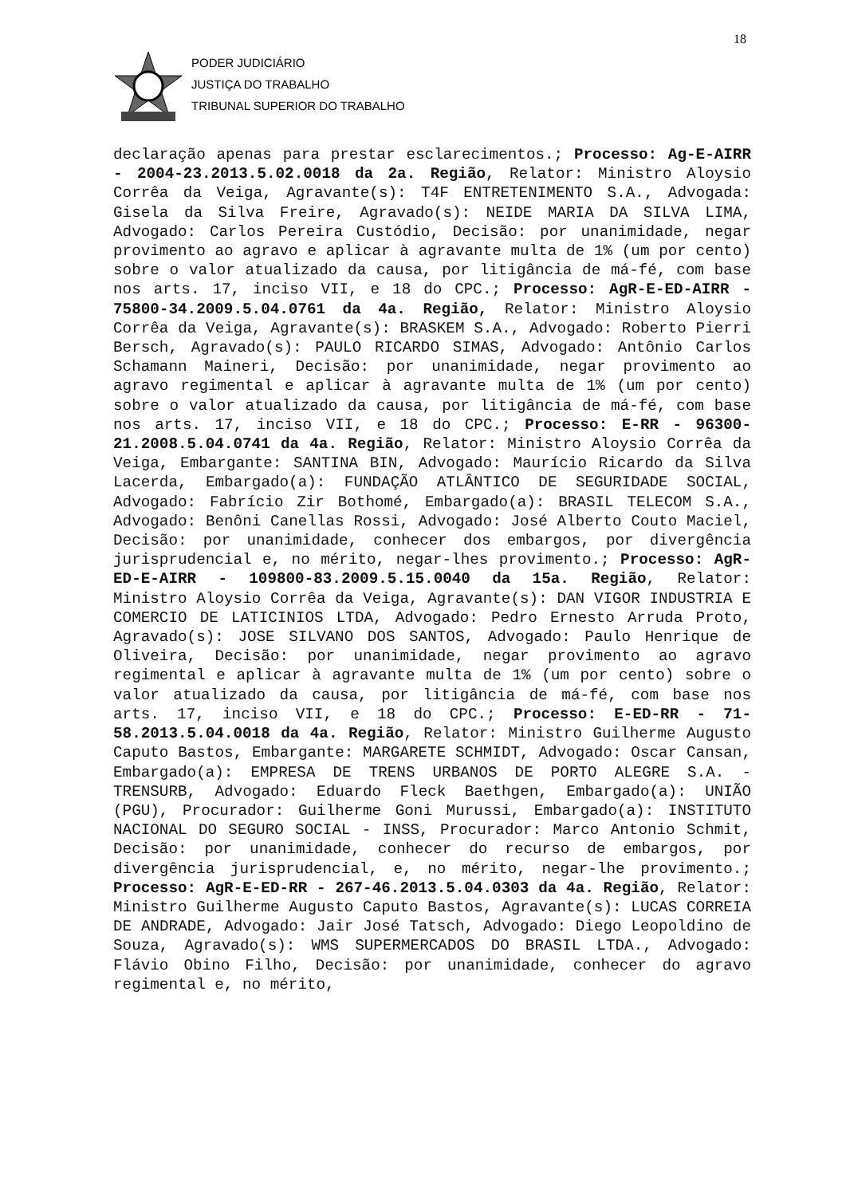18
PODER JUDICIÁRIO
JUSTIÇA DO TRABALHO
TRIBUNAL SUPERIOR DO TRABALHO
declaração apenas para prestar esclarecimentos.; Processo: Ag-E-AIRR - 2004-23.2013.5.02.0018 da 2a. Região, Relator: Ministro Aloysio Corrêa da Veiga, Agravante(s): T4F ENTRETENIMENTO S.A., Advogada: Gisela da Silva Freire, Agravado(s): NEIDE MARIA DA SILVA LIMA, Advogado: Carlos Pereira Custódio, Decisão: por unanimidade, negar provimento ao agravo e aplicar à agravante multa de 1% (um por cento) sobre o valor atualizado da causa, por litigância de má-fé, com base nos arts. 17, inciso VII, e 18 do CPC.; Processo: AgR-E-ED-AIRR - 75800-34.2009.5.04.0761 da 4a. Região, Relator: Ministro Aloysio Corrêa da Veiga, Agravante(s): BRASKEM S.A., Advogado: Roberto Pierri Bersch, Agravado(s): PAULO RICARDO SIMAS, Advogado: Antônio Carlos Schamann Maineri, Decisão: por unanimidade, negar provimento ao agravo regimental e aplicar à agravante multa de 1% (um por cento) sobre o valor atualizado da causa, por litigância de má-fé, com base nos arts. 17, inciso VII, e 18 do CPC.; Processo: E-RR - 96300-21.2008.5.04.0741 da 4a. Região, Relator: Ministro Aloysio Corrêa da Veiga, Embargante: SANTINA BIN, Advogado: Maurício Ricardo da Silva Lacerda, Embargado(a): FUNDAÇÃO ATLÂNTICO DE SEGURIDADE SOCIAL, Advogado: Fabrício Zir Bothomé, Embargado(a): BRASIL TELECOM S.A., Advogado: Benôni Canellas Rossi, Advogado: José Alberto Couto Maciel, Decisão: por unanimidade, conhecer dos embargos, por divergência jurisprudencial e, no mérito, negar-lhes provimento.; Processo: AgR-ED-E-AIRR - 109800-83.2009.5.15.0040 da 15a. Região, Relator: Ministro Aloysio Corrêa da Veiga, Agravante(s): DAN VIGOR INDUSTRIA E COMERCIO DE LATICINIOS LTDA, Advogado: Pedro Ernesto Arruda Proto, Agravado(s): JOSE SILVANO DOS SANTOS, Advogado: Paulo Henrique de Oliveira, Decisão: por unanimidade, negar provimento ao agravo regimental e aplicar à agravante multa de 1% (um por cento) sobre o valor atualizado da causa, por litigância de má-fé, com base nos arts. 17, inciso VII, e 18 do CPC.; Processo: E-ED-RR - 71-58.2013.5.04.0018 da 4a. Região, Relator: Ministro Guilherme Augusto Caputo Bastos, Embargante: MARGARETE SCHMIDT, Advogado: Oscar Cansan, Embargado(a): EMPRESA DE TRENS URBANOS DE PORTO ALEGRE S.A. - TRENSURB, Advogado: Eduardo Fleck Baethgen, Embargado(a): UNIÃO (PGU), Procurador: Guilherme Goni Murussi, Embargado(a): INSTITUTO NACIONAL DO SEGURO SOCIAL - INSS, Procurador: Marco Antonio Schmit, Decisão: por unanimidade, conhecer do recurso de embargos, por divergência jurisprudencial, e, no mérito, negar-lhe provimento.; Processo: AgR-E-ED-RR - 267-46.2013.5.04.0303 da 4a. Região, Relator: Ministro Guilherme Augusto Caputo Bastos, Agravante(s): LUCAS CORREIA DE ANDRADE, Advogado: Jair José Tatsch, Advogado: Diego Leopoldino de Souza, Agravado(s): WMS SUPERMERCADOS DO BRASIL LTDA., Advogado: Flávio Obino Filho, Decisão: por unanimidade, conhecer do agravo regimental e, no mérito,